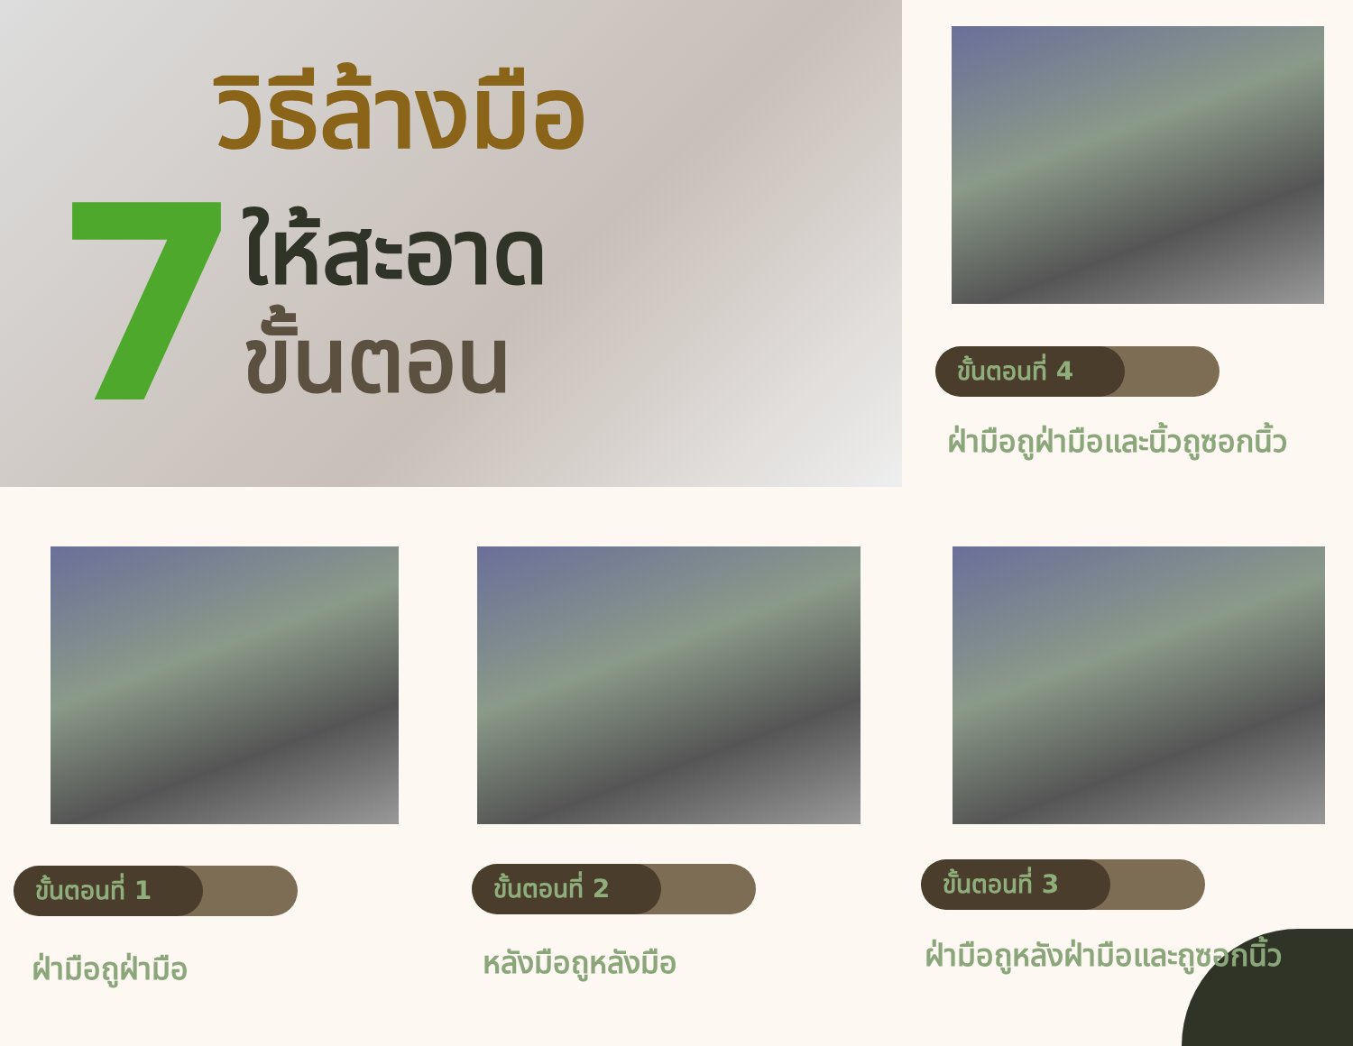วิธีล้างมือ
7
ให้สะอาด
ขั้นตอน
ขั้นตอนที่ 4
ฝ่ามือถูฝ่ามือและนิ้วถูซอกนิ้ว
ขั้นตอนที่ 1 ขั้นตอนที่ 2 ขั้นตอนที่ 3
ฝ่ามือถูฝ่ามือ หลังมือถูหลังมือ ฝ่ามือถูหลังฝ่ามือและถูซอกนิ้ว